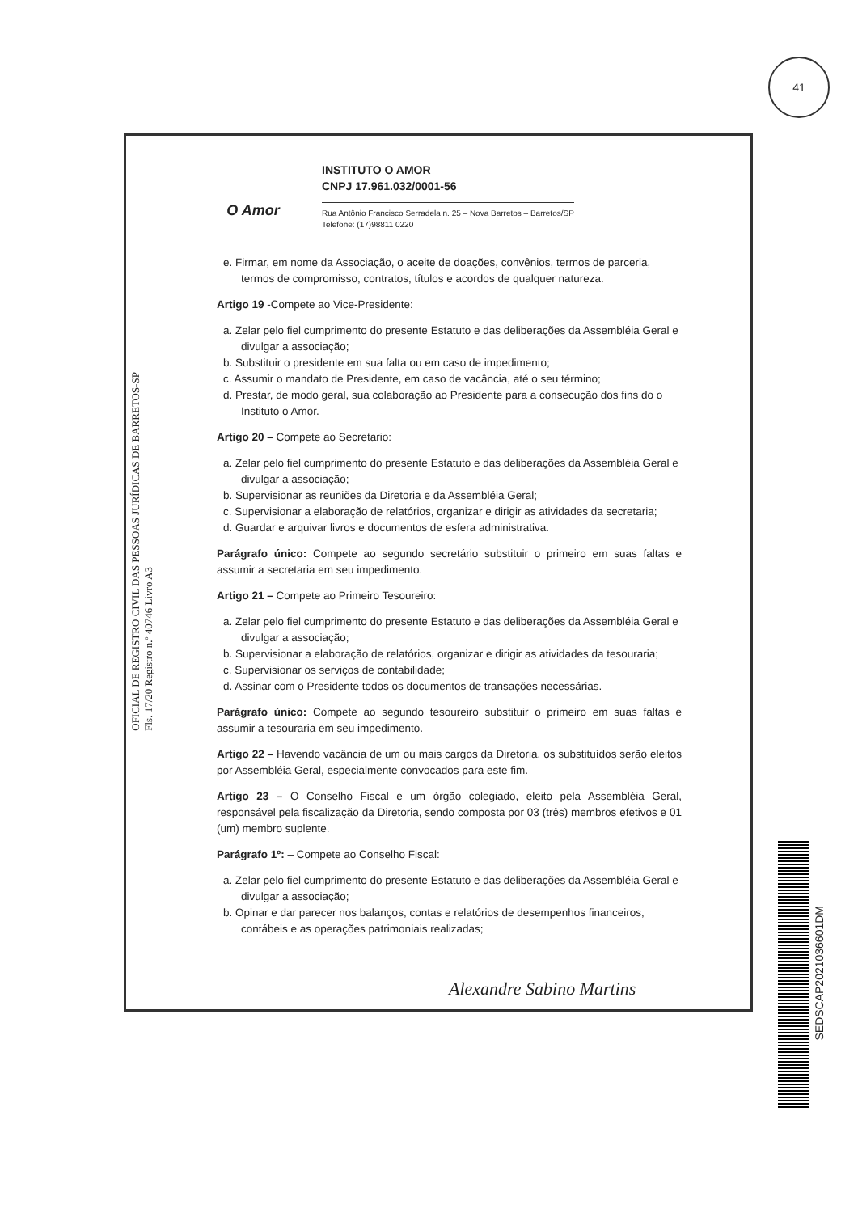41
O Amor
INSTITUTO O AMOR
CNPJ 17.961.032/0001-56
Rua Antônio Francisco Serradela n. 25 – Nova Barretos – Barretos/SP
Telefone: (17)98811 0220
e. Firmar, em nome da Associação, o aceite de doações, convênios, termos de parceria, termos de compromisso, contratos, títulos e acordos de qualquer natureza.
Artigo 19 -Compete ao Vice-Presidente:
a. Zelar pelo fiel cumprimento do presente Estatuto e das deliberações da Assembléia Geral e divulgar a associação;
b. Substituir o presidente em sua falta ou em caso de impedimento;
c. Assumir o mandato de Presidente, em caso de vacância, até o seu término;
d. Prestar, de modo geral, sua colaboração ao Presidente para a consecução dos fins do o Instituto o Amor.
Artigo 20 – Compete ao Secretario:
a. Zelar pelo fiel cumprimento do presente Estatuto e das deliberações da Assembléia Geral e divulgar a associação;
b. Supervisionar as reuniões da Diretoria e da Assembléia Geral;
c. Supervisionar a elaboração de relatórios, organizar e dirigir as atividades da secretaria;
d. Guardar e arquivar livros e documentos de esfera administrativa.
Parágrafo único: Compete ao segundo secretário substituir o primeiro em suas faltas e assumir a secretaria em seu impedimento.
Artigo 21 – Compete ao Primeiro Tesoureiro:
a. Zelar pelo fiel cumprimento do presente Estatuto e das deliberações da Assembléia Geral e divulgar a associação;
b. Supervisionar a elaboração de relatórios, organizar e dirigir as atividades da tesouraria;
c. Supervisionar os serviços de contabilidade;
d. Assinar com o Presidente todos os documentos de transações necessárias.
Parágrafo único: Compete ao segundo tesoureiro substituir o primeiro em suas faltas e assumir a tesouraria em seu impedimento.
Artigo 22 – Havendo vacância de um ou mais cargos da Diretoria, os substituídos serão eleitos por Assembléia Geral, especialmente convocados para este fim.
Artigo 23 – O Conselho Fiscal e um órgão colegiado, eleito pela Assembléia Geral, responsável pela fiscalização da Diretoria, sendo composta por 03 (três) membros efetivos e 01 (um) membro suplente.
Parágrafo 1º: – Compete ao Conselho Fiscal:
a. Zelar pelo fiel cumprimento do presente Estatuto e das deliberações da Assembléia Geral e divulgar a associação;
b. Opinar e dar parecer nos balanços, contas e relatórios de desempenhos financeiros, contábeis e as operações patrimoniais realizadas;
OFICIAL DE REGISTRO CIVIL DAS PESSOAS JURÍDICAS DE BARRETOS-SP
Fls. 17/20 Registro n.º 40746 Livro A3
Alexandre Sabino Martins
SEDSCAP2021036601DM